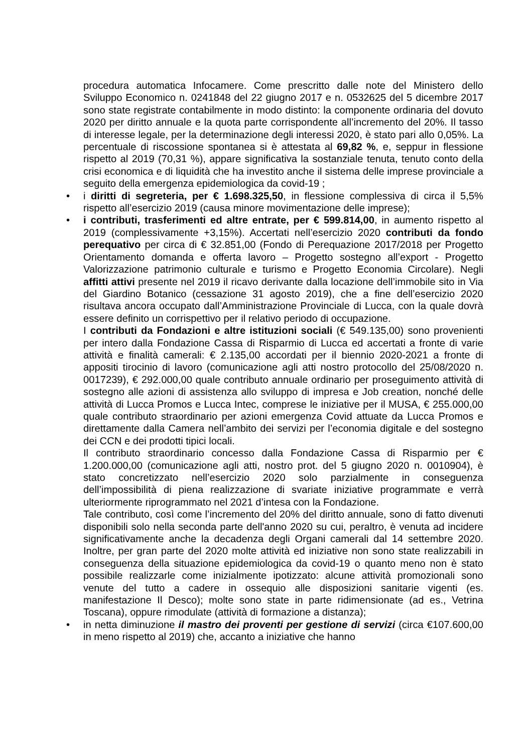procedura automatica Infocamere. Come prescritto dalle note del Ministero dello Sviluppo Economico n. 0241848 del 22 giugno 2017 e n. 0532625 del 5 dicembre 2017 sono state registrate contabilmente in modo distinto: la componente ordinaria del dovuto 2020 per diritto annuale e la quota parte corrispondente all’incremento del 20%. Il tasso di interesse legale, per la determinazione degli interessi 2020, è stato pari allo 0,05%. La percentuale di riscossione spontanea si è attestata al 69,82 %, e, seppur in flessione rispetto al 2019 (70,31 %), appare significativa la sostanziale tenuta, tenuto conto della crisi economica e di liquidità che ha investito anche il sistema delle imprese provinciale a seguito della emergenza epidemiologica da covid-19 ;
• i diritti di segreteria, per € 1.698.325,50, in flessione complessiva di circa il 5,5% rispetto all’esercizio 2019 (causa minore movimentazione delle imprese);
• i contributi, trasferimenti ed altre entrate, per € 599.814,00, in aumento rispetto al 2019 (complessivamente +3,15%). Accertati nell’esercizio 2020 contributi da fondo perequativo per circa di € 32.851,00 (Fondo di Perequazione 2017/2018 per Progetto Orientamento domanda e offerta lavoro – Progetto sostegno all’export - Progetto Valorizzazione patrimonio culturale e turismo e Progetto Economia Circolare). Negli affitti attivi presente nel 2019 il ricavo derivante dalla locazione dell’immobile sito in Via del Giardino Botanico (cessazione 31 agosto 2019), che a fine dell’esercizio 2020 risultava ancora occupato dall’Amministrazione Provinciale di Lucca, con la quale dovrà essere definito un corrispettivo per il relativo periodo di occupazione.
I contributi da Fondazioni e altre istituzioni sociali (€ 549.135,00) sono provenienti per intero dalla Fondazione Cassa di Risparmio di Lucca ed accertati a fronte di varie attività e finalità camerali: € 2.135,00 accordati per il biennio 2020-2021 a fronte di appositi tirocinio di lavoro (comunicazione agli atti nostro protocollo del 25/08/2020 n. 0017239), € 292.000,00 quale contributo annuale ordinario per proseguimento attività di sostegno alle azioni di assistenza allo sviluppo di impresa e Job creation, nonché delle attività di Lucca Promos e Lucca Intec, comprese le iniziative per il MUSA, € 255.000,00 quale contributo straordinario per azioni emergenza Covid attuate da Lucca Promos e direttamente dalla Camera nell’ambito dei servizi per l’economia digitale e del sostegno dei CCN e dei prodotti tipici locali.
Il contributo straordinario concesso dalla Fondazione Cassa di Risparmio per € 1.200.000,00 (comunicazione agli atti, nostro prot. del 5 giugno 2020 n. 0010904), è stato concretizzato nell’esercizio 2020 solo parzialmente in conseguenza dell’impossibilità di piena realizzazione di svariate iniziative programmate e verrà ulteriormente riprogrammato nel 2021 d’intesa con la Fondazione.
Tale contributo, così come l’incremento del 20% del diritto annuale, sono di fatto divenuti disponibili solo nella seconda parte dell'anno 2020 su cui, peraltro, è venuta ad incidere significativamente anche la decadenza degli Organi camerali dal 14 settembre 2020. Inoltre, per gran parte del 2020 molte attività ed iniziative non sono state realizzabili in conseguenza della situazione epidemiologica da covid-19 o quanto meno non è stato possibile realizzarle come inizialmente ipotizzato: alcune attività promozionali sono venute del tutto a cadere in ossequio alle disposizioni sanitarie vigenti (es. manifestazione Il Desco); molte sono state in parte ridimensionate (ad es., Vetrina Toscana), oppure rimodulate (attività di formazione a distanza);
• in netta diminuzione il mastro dei proventi per gestione di servizi (circa €107.600,00 in meno rispetto al 2019) che, accanto a iniziative che hanno